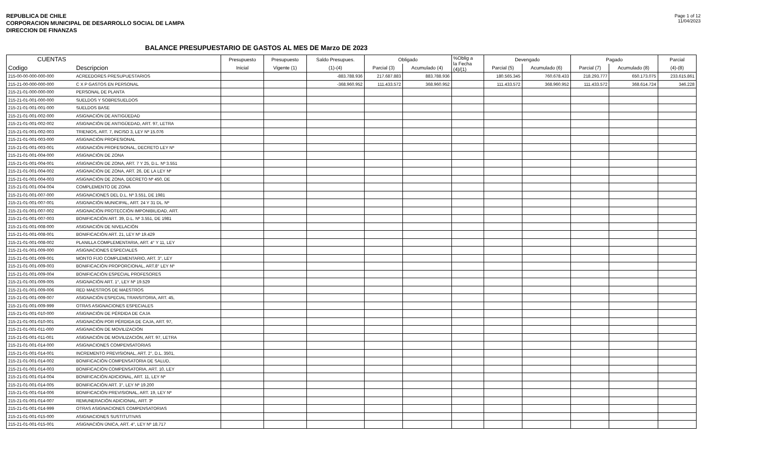REPUBLICA DE CHILE
CORPORACION MUNICIPAL DE DESARROLLO SOCIAL DE LAMPA
DIRECCION DE FINANZAS
Page 1 of 12
11/04/2023
BALANCE PRESUPUESTARIO DE GASTOS AL MES DE Marzo DE 2023
| CUENTAS | | Presupuesto | Presupuesto | Saldo Presupues. | Obligado | | %Oblig a la Fecha (4)/(1) | Devengado | | Pagado | | Parcial |
| --- | --- | --- | --- | --- | --- | --- | --- | --- | --- | --- | --- | --- |
| Codigo | Descripcion | Inicial | Vigente (1) | (1)-(4) | Parcial (3) | Acumulado (4) | | Parcial (5) | Acumulado (6) | Parcial (7) | Acumulado (8) | (4)-(8) |
| 215-00-00-000-000-000 | ACREEDORES PRESUPUESTARIOS | | | -883.788.936 | 217.687.883 | 883.788.936 | | 180.565.345 | 760.678.433 | 218.293.777 | 650.173.075 | 233.615.861 |
| 215-21-00-000-000-000 | C X P GASTOS EN PERSONAL | | | -368.960.952 | 111.433.572 | 368.960.952 | | 111.433.572 | 368.960.952 | 111.433.572 | 368.614.724 | 346.228 |
| 215-21-01-000-000-000 | PERSONAL DE PLANTA | | | | | | | | | | | |
| 215-21-01-001-000-000 | SUELDOS Y SOBRESUELDOS | | | | | | | | | | | |
| 215-21-01-001-001-000 | SUELDOS BASE | | | | | | | | | | | |
| 215-21-01-001-002-000 | ASIGNACIÓN DE ANTIGÜEDAD | | | | | | | | | | | |
| 215-21-01-001-002-002 | ASIGNACIÓN DE ANTIGÜEDAD, ART. 97, LETRA | | | | | | | | | | | |
| 215-21-01-001-002-003 | TRIENIOS, ART. 7, INCISO 3, LEY Nº 15.076 | | | | | | | | | | | |
| 215-21-01-001-003-000 | ASIGNACIÓN PROFESIONAL | | | | | | | | | | | |
| 215-21-01-001-003-001 | ASIGNACIÓN PROFESIONAL, DECRETO LEY Nº | | | | | | | | | | | |
| 215-21-01-001-004-000 | ASIGNACIÓN DE ZONA | | | | | | | | | | | |
| 215-21-01-001-004-001 | ASIGNACIÓN DE ZONA, ART. 7 Y 25, D.L. Nº 3.551 | | | | | | | | | | | |
| 215-21-01-001-004-002 | ASIGNACIÓN DE ZONA, ART. 26, DE LA LEY Nº | | | | | | | | | | | |
| 215-21-01-001-004-003 | ASIGNACIÓN DE ZONA, DECRETO Nº 450, DE | | | | | | | | | | | |
| 215-21-01-001-004-004 | COMPLEMENTO DE ZONA | | | | | | | | | | | |
| 215-21-01-001-007-000 | ASIGNACIONES DEL D.L. Nº 3.551, DE 1981 | | | | | | | | | | | |
| 215-21-01-001-007-001 | ASIGNACIÓN MUNICIPAL, ART. 24 Y 31 DL. Nº | | | | | | | | | | | |
| 215-21-01-001-007-002 | ASIGNACIÓN PROTECCIÓN IMPONIBILIDAD, ART. | | | | | | | | | | | |
| 215-21-01-001-007-003 | BONIFICACIÓN ART. 39, D.L. Nº 3.551, DE 1981 | | | | | | | | | | | |
| 215-21-01-001-008-000 | ASIGNACIÓN DE NIVELACIÓN | | | | | | | | | | | |
| 215-21-01-001-008-001 | BONIFICACIÓN ART. 21, LEY Nº 19.429 | | | | | | | | | | | |
| 215-21-01-001-008-002 | PLANILLA COMPLEMENTARIA, ART. 4° Y 11, LEY | | | | | | | | | | | |
| 215-21-01-001-009-000 | ASIGNACIONES ESPECIALES | | | | | | | | | | | |
| 215-21-01-001-009-001 | MONTO FIJO COMPLEMENTARIO, ART. 3°, LEY | | | | | | | | | | | |
| 215-21-01-001-009-003 | BONIFICACIÓN PROPORCIONAL, ART.8° LEY Nº | | | | | | | | | | | |
| 215-21-01-001-009-004 | BONIFICACIÓN ESPECIAL PROFESORES | | | | | | | | | | | |
| 215-21-01-001-009-005 | ASIGNACIÓN ART. 1°, LEY Nº 19.529 | | | | | | | | | | | |
| 215-21-01-001-009-006 | RED MAESTROS DE MAESTROS | | | | | | | | | | | |
| 215-21-01-001-009-007 | ASIGNACIÓN ESPECIAL TRANSITORIA, ART. 45, | | | | | | | | | | | |
| 215-21-01-001-009-999 | OTRAS ASIGNACIONES ESPECIALES | | | | | | | | | | | |
| 215-21-01-001-010-000 | ASIGNACIÓN DE PÉRDIDA DE CAJA | | | | | | | | | | | |
| 215-21-01-001-010-001 | ASIGNACIÓN POR PÉRDIDA DE CAJA, ART. 97, | | | | | | | | | | | |
| 215-21-01-001-011-000 | ASIGNACIÓN DE MOVILIZACIÓN | | | | | | | | | | | |
| 215-21-01-001-011-001 | ASIGNACIÓN DE MOVILIZACIÓN, ART. 97, LETRA | | | | | | | | | | | |
| 215-21-01-001-014-000 | ASIGNACIONES COMPENSATORIAS | | | | | | | | | | | |
| 215-21-01-001-014-001 | INCREMENTO PREVISIONAL, ART. 2°, D.L. 3501, | | | | | | | | | | | |
| 215-21-01-001-014-002 | BONIFICACIÓN COMPENSATORIA DE SALUD, | | | | | | | | | | | |
| 215-21-01-001-014-003 | BONIFICACIÓN COMPENSATORIA, ART. 10, LEY | | | | | | | | | | | |
| 215-21-01-001-014-004 | BONIFICACIÓN ADICIONAL, ART. 11, LEY Nº | | | | | | | | | | | |
| 215-21-01-001-014-005 | BONIFICACIÓN ART. 3°, LEY Nº 19.200 | | | | | | | | | | | |
| 215-21-01-001-014-006 | BONIFICACIÓN PREVISIONAL, ART. 19, LEY Nº | | | | | | | | | | | |
| 215-21-01-001-014-007 | REMUNERACIÓN ADICIONAL, ART. 3º | | | | | | | | | | | |
| 215-21-01-001-014-999 | OTRAS ASIGNACIONES COMPENSATORIAS | | | | | | | | | | | |
| 215-21-01-001-015-000 | ASIGNACIONES SUSTITUTIVAS | | | | | | | | | | | |
| 215-21-01-001-015-001 | ASIGNACIÓN ÚNICA, ART. 4°, LEY Nº 18.717 | | | | | | | | | | | |